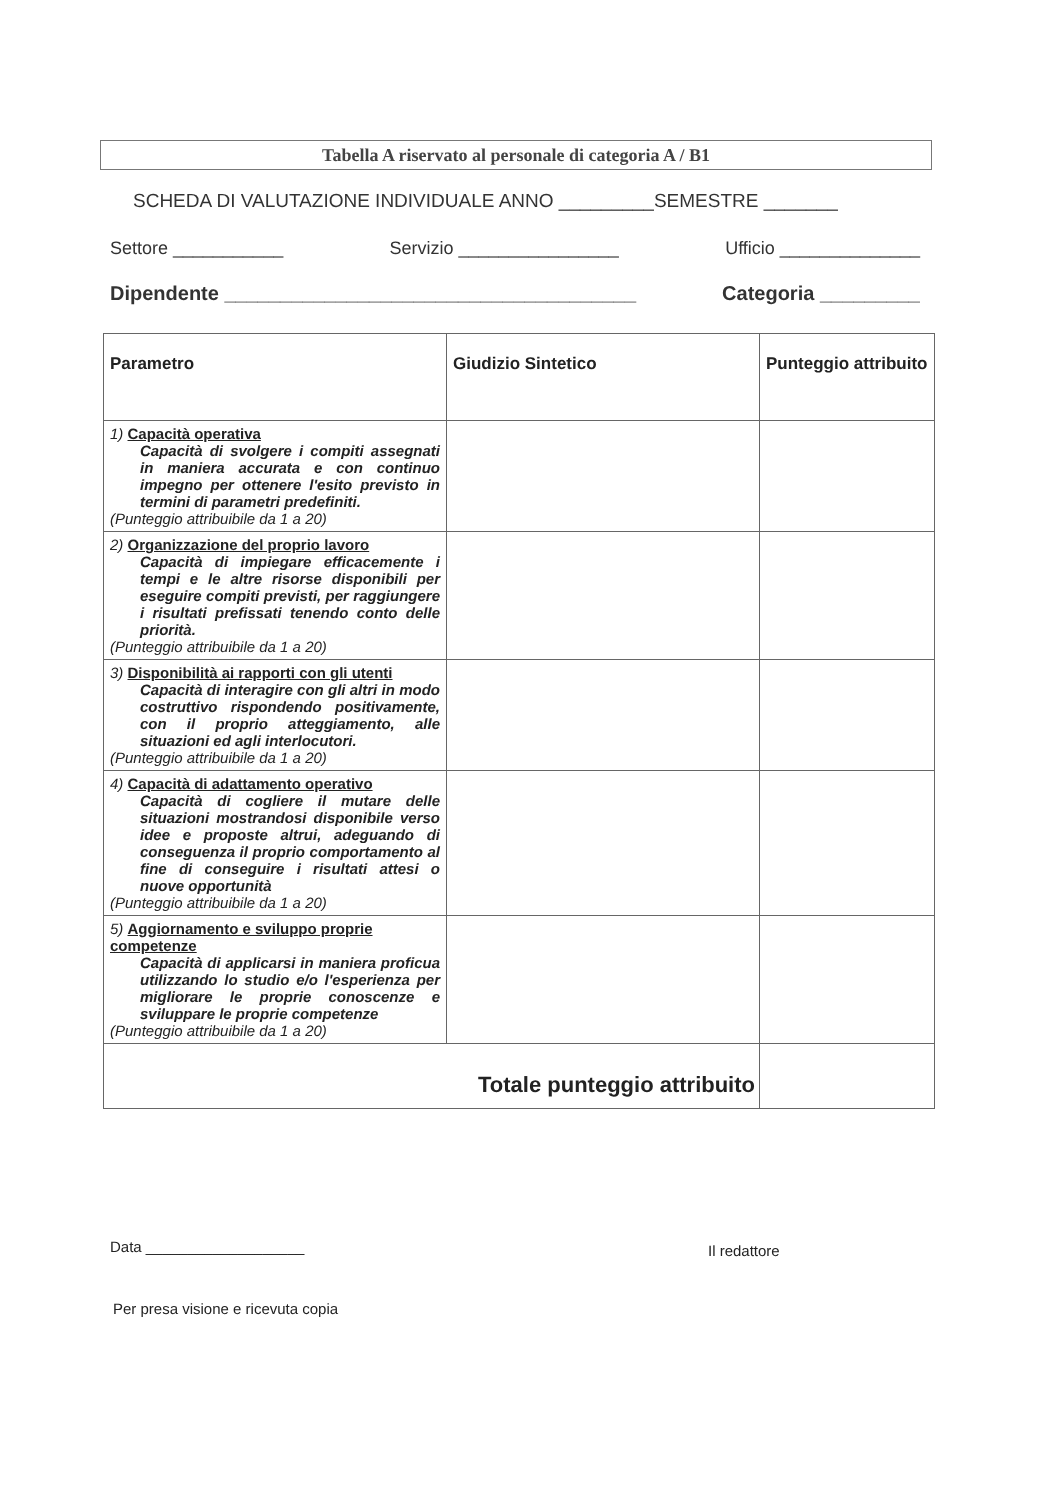Tabella A riservato al personale di categoria A / B1
SCHEDA DI VALUTAZIONE INDIVIDUALE ANNO _________SEMESTRE _______
Settore ___________ Servizio ________________ Ufficio ______________
Dipendente _____________________________________ Categoria _________
| Parametro | Giudizio Sintetico | Punteggio attribuito |
| --- | --- | --- |
| 1) Capacità operativa Capacità di svolgere i compiti assegnati in maniera accurata e con continuo impegno per ottenere l'esito previsto in termini di parametri predefiniti. (Punteggio attribuibile da 1 a 20) | | |
| 2) Organizzazione del proprio lavoro Capacità di impiegare efficacemente i tempi e le altre risorse disponibili per eseguire compiti previsti, per raggiungere i risultati prefissati tenendo conto delle priorità. (Punteggio attribuibile da 1 a 20) | | |
| 3) Disponibilità ai rapporti con gli utenti Capacità di interagire con gli altri in modo costruttivo rispondendo positivamente, con il proprio atteggiamento, alle situazioni ed agli interlocutori. (Punteggio attribuibile da 1 a 20) | | |
| 4) Capacità di adattamento operativo Capacità di cogliere il mutare delle situazioni mostrandosi disponibile verso idee e proposte altrui, adeguando di conseguenza il proprio comportamento al fine di conseguire i risultati attesi o nuove opportunità (Punteggio attribuibile da 1 a 20) | | |
| 5) Aggiornamento e sviluppo proprie competenze Capacità di applicarsi in maniera proficua utilizzando lo studio e/o l'esperienza per migliorare le proprie conoscenze e sviluppare le proprie competenze (Punteggio attribuibile da 1 a 20) | | |
| Totale punteggio attribuito | | |
Data ___________________ Il redattore
Per presa visione e ricevuta copia